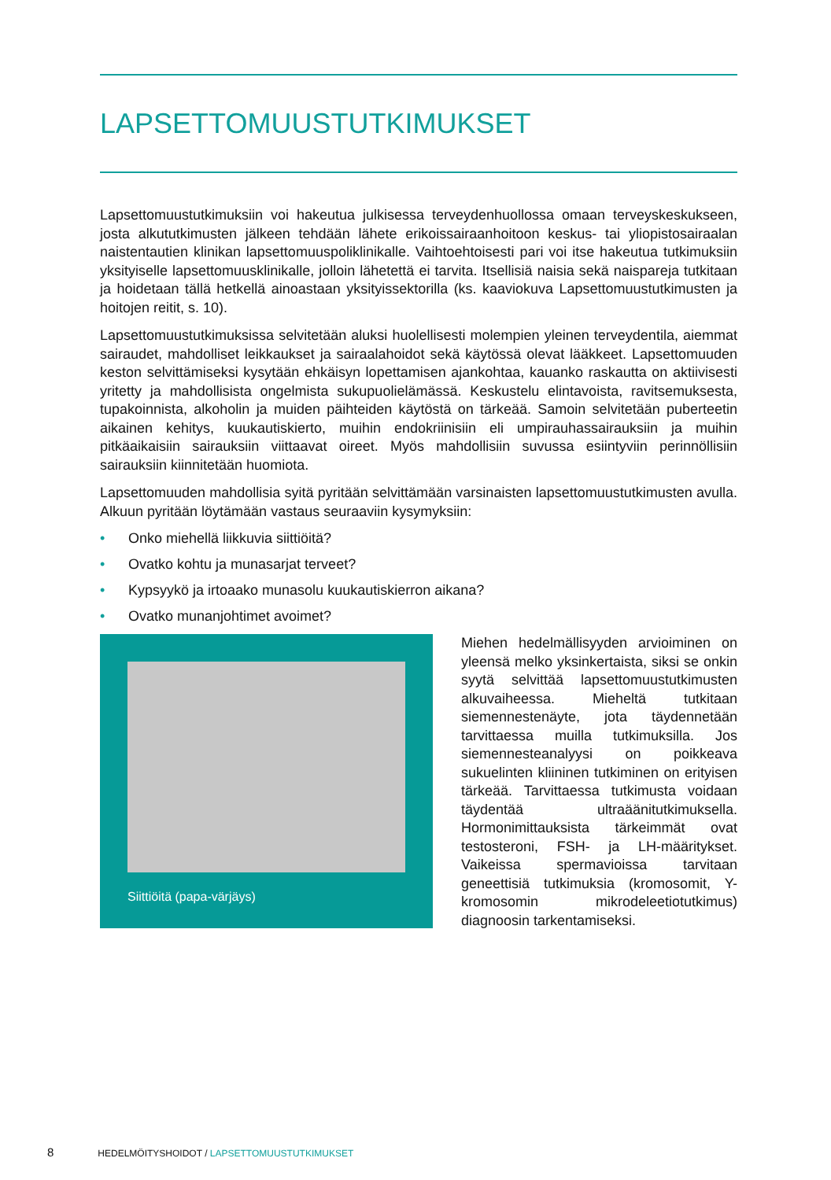LAPSETTOMUUSTUTKIMUKSET
Lapsettomuustutkimuksiin voi hakeutua julkisessa terveydenhuollossa omaan terveyskeskukseen, josta alkututkimusten jälkeen tehdään lähete erikoissairaanhoitoon keskus- tai yliopistosairaalan naistentautien klinikan lapsettomuuspoliklinikalle. Vaihtoehtoisesti pari voi itse hakeutua tutkimuksiin yksityiselle lapsettomuusklinikalle, jolloin lähetettä ei tarvita. Itsellisiä naisia sekä naispareja tutkitaan ja hoidetaan tällä hetkellä ainoastaan yksityissektorilla (ks. kaaviokuva Lapsettomuustutkimusten ja hoitojen reitit, s. 10).
Lapsettomuustutkimuksissa selvitetään aluksi huolellisesti molempien yleinen terveydentila, aiemmat sairaudet, mahdolliset leikkaukset ja sairaalahoidot sekä käytössä olevat lääkkeet. Lapsettomuuden keston selvittämiseksi kysytään ehkäisyn lopettamisen ajankohtaa, kauanko raskautta on aktiivisesti yritetty ja mahdollisista ongelmista sukupuolielämässä. Keskustelu elintavoista, ravitsemuksesta, tupakoinnista, alkoholin ja muiden päihteiden käytöstä on tärkeää. Samoin selvitetään puberteetin aikainen kehitys, kuukautiskierto, muihin endokriinisiin eli umpirauhassairauksiin ja muihin pitkäaikaisiin sairauksiin viittaavat oireet. Myös mahdollisiin suvussa esiintyviin perinnöllisiin sairauksiin kiinnitetään huomiota.
Lapsettomuuden mahdollisia syitä pyritään selvittämään varsinaisten lapsettomuustutkimusten avulla. Alkuun pyritään löytämään vastaus seuraaviin kysymyksiin:
• Onko miehellä liikkuvia siittiöitä?
• Ovatko kohtu ja munasarjat terveet?
• Kypsyykö ja irtoaako munasolu kuukautiskierron aikana?
• Ovatko munanjohtimet avoimet?
Siittiöitä (papa-värjäys)
Miehen hedelmällisyyden arvioiminen on yleensä melko yksinkertaista, siksi se onkin syytä selvittää lapsettomuustutkimusten alkuvaiheessa. Mieheltä tutkitaan siemennestenäyte, jota täydennetään tarvittaessa muilla tutkimuksilla. Jos siemennesteanalyysi on poikkeava sukuelinten kliininen tutkiminen on erityisen tärkeää. Tarvittaessa tutkimusta voidaan täydentää ultraäänitutkimuksella. Hormonimittauksista tärkeimmät ovat testosteroni, FSH- ja LH-määritykset. Vaikeissa spermavioissa tarvitaan geneettisiä tutkimuksia (kromosomit, Y-kromosomin mikrodeleetiotutkimus) diagnoosin tarkentamiseksi.
8 HEDELMÖITYSHOIDOT / LAPSETTOMUUSTUTKIMUKSET